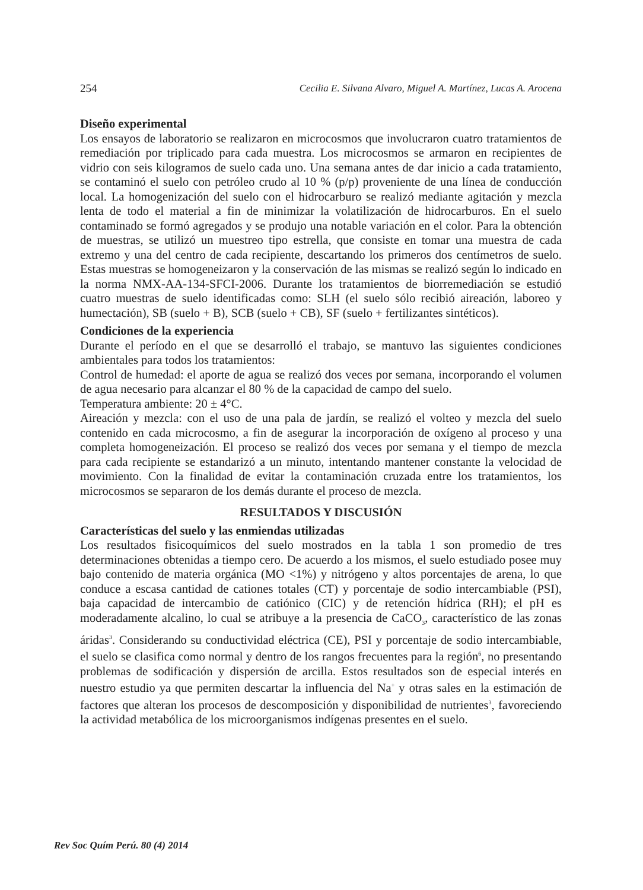254 Cecilia E. Silvana Alvaro, Miguel A. Martínez, Lucas A. Arocena
Diseño experimental
Los ensayos de laboratorio se realizaron en microcosmos que involucraron cuatro tratamientos de remediación por triplicado para cada muestra. Los microcosmos se armaron en recipientes de vidrio con seis kilogramos de suelo cada uno. Una semana antes de dar inicio a cada tratamiento, se contaminó el suelo con petróleo crudo al 10 % (p/p) proveniente de una línea de conducción local. La homogenización del suelo con el hidrocarburo se realizó mediante agitación y mezcla lenta de todo el material a fin de minimizar la volatilización de hidrocarburos. En el suelo contaminado se formó agregados y se produjo una notable variación en el color. Para la obtención de muestras, se utilizó un muestreo tipo estrella, que consiste en tomar una muestra de cada extremo y una del centro de cada recipiente, descartando los primeros dos centímetros de suelo. Estas muestras se homogeneizaron y la conservación de las mismas se realizó según lo indicado en la norma NMX-AA-134-SFCI-2006. Durante los tratamientos de biorremediación se estudió cuatro muestras de suelo identificadas como: SLH (el suelo sólo recibió aireación, laboreo y humectación), SB (suelo + B), SCB (suelo + CB), SF (suelo + fertilizantes sintéticos).
Condiciones de la experiencia
Durante el período en el que se desarrolló el trabajo, se mantuvo las siguientes condiciones ambientales para todos los tratamientos:
Control de humedad: el aporte de agua se realizó dos veces por semana, incorporando el volumen de agua necesario para alcanzar el 80 % de la capacidad de campo del suelo.
Temperatura ambiente: 20 ± 4°C.
Aireación y mezcla: con el uso de una pala de jardín, se realizó el volteo y mezcla del suelo contenido en cada microcosmo, a fin de asegurar la incorporación de oxígeno al proceso y una completa homogeneización. El proceso se realizó dos veces por semana y el tiempo de mezcla para cada recipiente se estandarizó a un minuto, intentando mantener constante la velocidad de movimiento. Con la finalidad de evitar la contaminación cruzada entre los tratamientos, los microcosmos se separaron de los demás durante el proceso de mezcla.
RESULTADOS Y DISCUSIÓN
Características del suelo y las enmiendas utilizadas
Los resultados fisicoquímicos del suelo mostrados en la tabla 1 son promedio de tres determinaciones obtenidas a tiempo cero. De acuerdo a los mismos, el suelo estudiado posee muy bajo contenido de materia orgánica (MO <1%) y nitrógeno y altos porcentajes de arena, lo que conduce a escasa cantidad de cationes totales (CT) y porcentaje de sodio intercambiable (PSI), baja capacidad de intercambio de catiónico (CIC) y de retención hídrica (RH); el pH es moderadamente alcalino, lo cual se atribuye a la presencia de CaCO<sub>3</sub>, característico de las zonas áridas<sup>3</sup>. Considerando su conductividad eléctrica (CE), PSI y porcentaje de sodio intercambiable, el suelo se clasifica como normal y dentro de los rangos frecuentes para la región<sup>6</sup>, no presentando problemas de sodificación y dispersión de arcilla. Estos resultados son de especial interés en nuestro estudio ya que permiten descartar la influencia del Na<sup>+</sup> y otras sales en la estimación de factores que alteran los procesos de descomposición y disponibilidad de nutrientes<sup>3</sup>, favoreciendo la actividad metabólica de los microorganismos indígenas presentes en el suelo.
Rev Soc Quím Perú. 80 (4) 2014